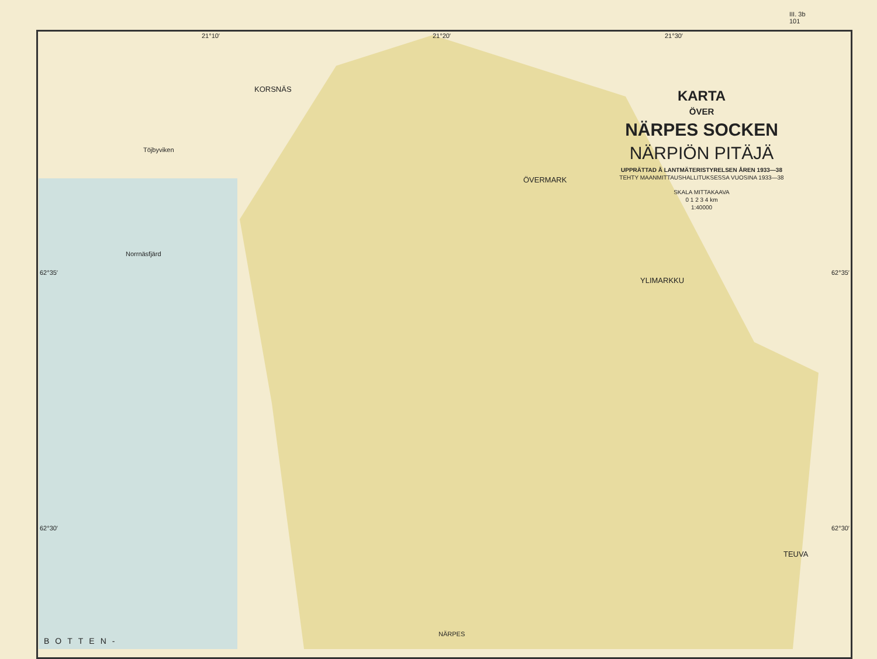III. 3b
101
21°10′ 21°20′ 21°30′
KORSNÄS
Töjbyviken
Norrnäsfjärd
62°35′ 62°35′
YLIMARKKU
ÖVERMARK
62°30′ 62°30′
TEUVA
NÄRPES
BOTTEN-
KARTA
ÖVER
NÄRPES SOCKEN
NÄRPIÖN PITÄJÄ
UPPRÄTTAD Å LANTMÄTERISTYRELSEN ÅREN 1933—38
TEHTY MAANMITTAUSHALLITUKSESSA VUOSINA 1933—38
SKALA MITTAKAAVA
0 1 2 3 4 km
1:40000